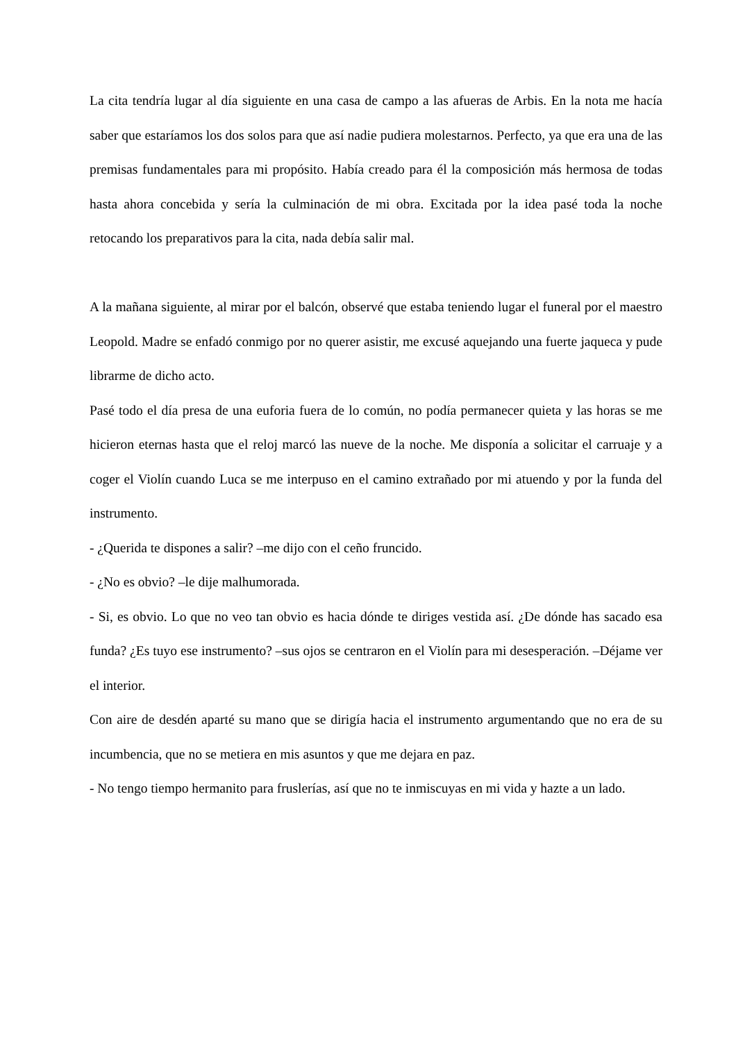La cita tendría lugar al día siguiente en una casa de campo a las afueras de Arbis. En la nota me hacía saber que estaríamos los dos solos para que así nadie pudiera molestarnos. Perfecto, ya que era una de las premisas fundamentales para mi propósito. Había creado para él la composición más hermosa de todas hasta ahora concebida y sería la culminación de mi obra. Excitada por la idea pasé toda la noche retocando los preparativos para la cita, nada debía salir mal.
A la mañana siguiente, al mirar por el balcón, observé que estaba teniendo lugar el funeral por el maestro Leopold. Madre se enfadó conmigo por no querer asistir, me excusé aquejando una fuerte jaqueca y pude librarme de dicho acto.
Pasé todo el día presa de una euforia fuera de lo común, no podía permanecer quieta y las horas se me hicieron eternas hasta que el reloj marcó las nueve de la noche. Me disponía a solicitar el carruaje y a coger el Violín cuando Luca se me interpuso en el camino extrañado por mi atuendo y por la funda del instrumento.
- ¿Querida te dispones a salir? –me dijo con el ceño fruncido.
- ¿No es obvio? –le dije malhumorada.
- Si, es obvio. Lo que no veo tan obvio es hacia dónde te diriges vestida así. ¿De dónde has sacado esa funda? ¿Es tuyo ese instrumento? –sus ojos se centraron en el Violín para mi desesperación. –Déjame ver el interior.
Con aire de desdén aparté su mano que se dirigía hacia el instrumento argumentando que no era de su incumbencia, que no se metiera en mis asuntos y que me dejara en paz.
- No tengo tiempo hermanito para fruslerías, así que no te inmiscuyas en mi vida y hazte a un lado.